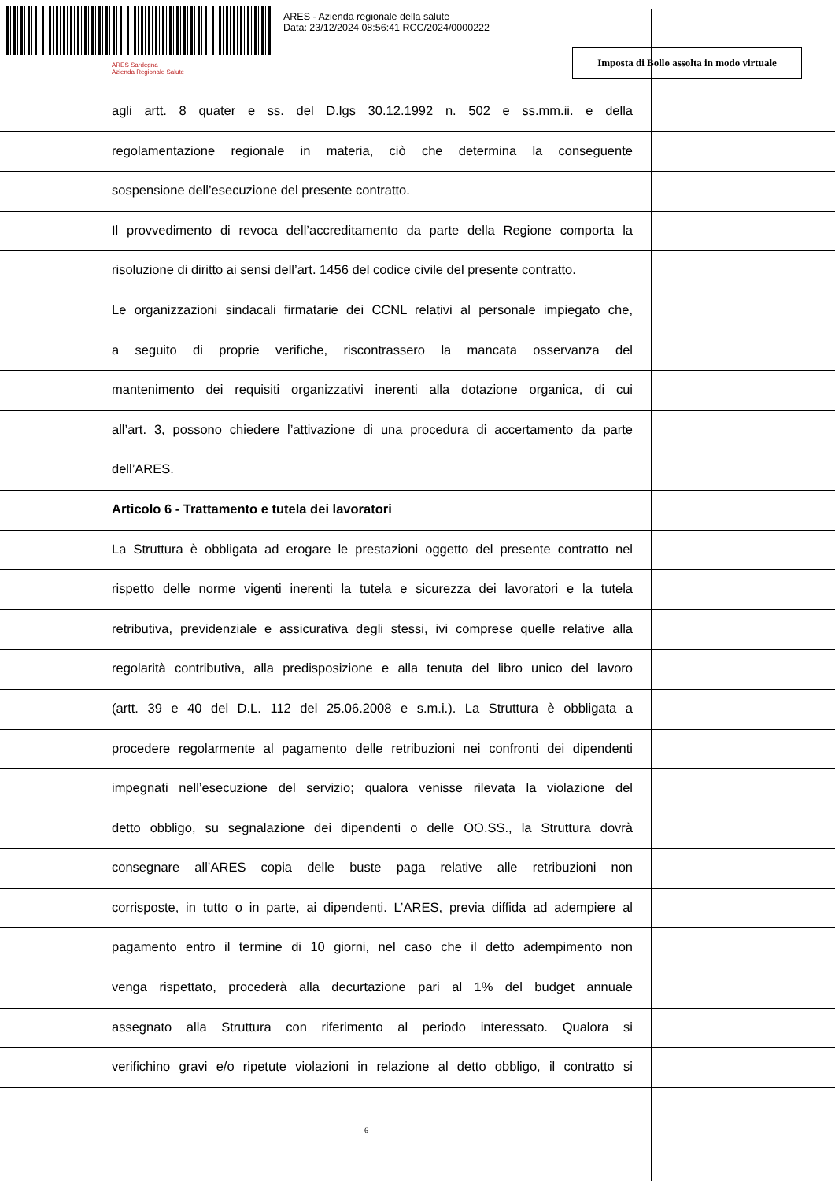ARES - Azienda regionale della salute
Data: 23/12/2024 08:56:41 RCC/2024/0000222
ARES Sardegna
Azienda Regionale Salute
Imposta di Bollo assolta in modo virtuale
agli artt. 8 quater e ss. del D.lgs 30.12.1992 n. 502 e ss.mm.ii. e della
regolamentazione regionale in materia, ciò che determina la conseguente
sospensione dell’esecuzione del presente contratto.
Il provvedimento di revoca dell’accreditamento da parte della Regione comporta la
risoluzione di diritto ai sensi dell’art. 1456 del codice civile del presente contratto.
Le organizzazioni sindacali firmatarie dei CCNL relativi al personale impiegato che,
a seguito di proprie verifiche, riscontrassero la mancata osservanza del
mantenimento dei requisiti organizzativi inerenti alla dotazione organica, di cui
all’art. 3, possono chiedere l’attivazione di una procedura di accertamento da parte
dell’ARES.
Articolo 6 - Trattamento e tutela dei lavoratori
La Struttura è obbligata ad erogare le prestazioni oggetto del presente contratto nel
rispetto delle norme vigenti inerenti la tutela e sicurezza dei lavoratori e la tutela
retributiva, previdenziale e assicurativa degli stessi, ivi comprese quelle relative alla
regolarità contributiva, alla predisposizione e alla tenuta del libro unico del lavoro
(artt. 39 e 40 del D.L. 112 del 25.06.2008 e s.m.i.). La Struttura è obbligata a
procedere regolarmente al pagamento delle retribuzioni nei confronti dei dipendenti
impegnati nell’esecuzione del servizio; qualora venisse rilevata la violazione del
detto obbligo, su segnalazione dei dipendenti o delle OO.SS., la Struttura dovrà
consegnare all’ARES copia delle buste paga relative alle retribuzioni non
corrisposte, in tutto o in parte, ai dipendenti. L’ARES, previa diffida ad adempiere al
pagamento entro il termine di 10 giorni, nel caso che il detto adempimento non
venga rispettato, procederà alla decurtazione pari al 1% del budget annuale
assegnato alla Struttura con riferimento al periodo interessato. Qualora si
verifichino gravi e/o ripetute violazioni in relazione al detto obbligo, il contratto si
6